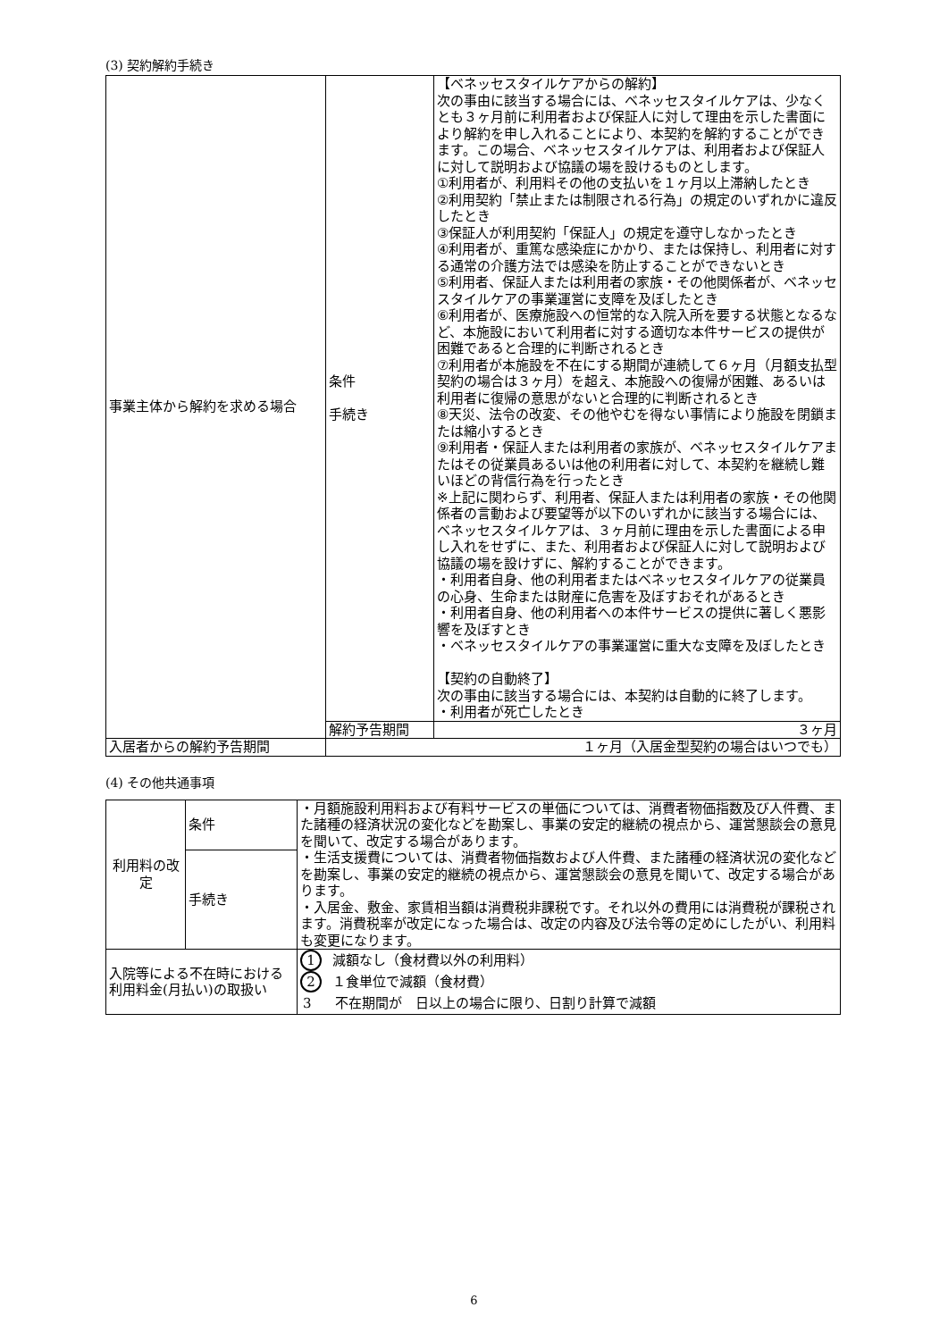(3) 契約解約手続き
| 事業主体から解約を求める場合 | 条件 手続き | 【ベネッセスタイルケアからの解約】 次の事由に該当する場合には、ベネッセスタイルケアは、少なくとも３ヶ月前に利用者および保証人に対して理由を示した書面により解約を申し入れることにより、本契約を解約することができます。この場合、ベネッセスタイルケアは、利用者および保証人に対して説明および協議の場を設けるものとします。 ①利用者が、利用料その他の支払いを１ヶ月以上滞納したとき ②利用契約「禁止または制限される行為」の規定のいずれかに違反したとき ③保証人が利用契約「保証人」の規定を遵守しなかったとき ④利用者が、重篤な感染症にかかり、または保持し、利用者に対する通常の介護方法では感染を防止することができないとき ⑤利用者、保証人または利用者の家族・その他関係者が、ベネッセスタイルケアの事業運営に支障を及ぼしたとき ⑥利用者が、医療施設への恒常的な入院入所を要する状態となるなど、本施設において利用者に対する適切な本件サービスの提供が困難であると合理的に判断されるとき ⑦利用者が本施設を不在にする期間が連続して６ヶ月（月額支払型契約の場合は３ヶ月）を超え、本施設への復帰が困難、あるいは利用者に復帰の意思がないと合理的に判断されるとき ⑧天災、法令の改変、その他やむを得ない事情により施設を閉鎖または縮小するとき ⑨利用者・保証人または利用者の家族が、ベネッセスタイルケアまたはその従業員あるいは他の利用者に対して、本契約を継続し難いほどの背信行為を行ったとき ※上記に関わらず、利用者、保証人または利用者の家族・その他関係者の言動および要望等が以下のいずれかに該当する場合には、ベネッセスタイルケアは、３ヶ月前に理由を示した書面による申し入れをせずに、また、利用者および保証人に対して説明および協議の場を設けずに、解約することができます。 ・利用者自身、他の利用者またはベネッセスタイルケアの従業員の心身、生命または財産に危害を及ぼすおそれがあるとき ・利用者自身、他の利用者への本件サービスの提供に著しく悪影響を及ぼすとき ・ベネッセスタイルケアの事業運営に重大な支障を及ぼしたとき 【契約の自動終了】 次の事由に該当する場合には、本契約は自動的に終了します。 ・利用者が死亡したとき |
| | 解約予告期間 | ３ヶ月 |
| 入居者からの解約予告期間 | １ヶ月（入居金型契約の場合はいつでも） | |
(4) その他共通事項
| 利用料の改定 | 条件 | ・月額施設利用料および有料サービスの単価については、消費者物価指数及び人件費、また諸種の経済状況の変化などを勘案し、事業の安定的継続の視点から、運営懇談会の意見を聞いて、改定する場合があります。 ・生活支援費については、消費者物価指数および人件費、また諸種の経済状況の変化などを勘案し、事業の安定的継続の視点から、運営懇談会の意見を聞いて、改定する場合があります。 ・入居金、敷金、家賃相当額は消費税非課税です。それ以外の費用には消費税が課税されます。消費税率が改定になった場合は、改定の内容及び法令等の定めにしたがい、利用料も変更になります。 |
| | 手続き | |
| 入院等による不在時における利用料金(月払い)の取扱い | | 1 減額なし（食材費以外の利用料） 2 １食単位で減額（食材費） 3 不在期間が 日以上の場合に限り、日割り計算で減額 |
6